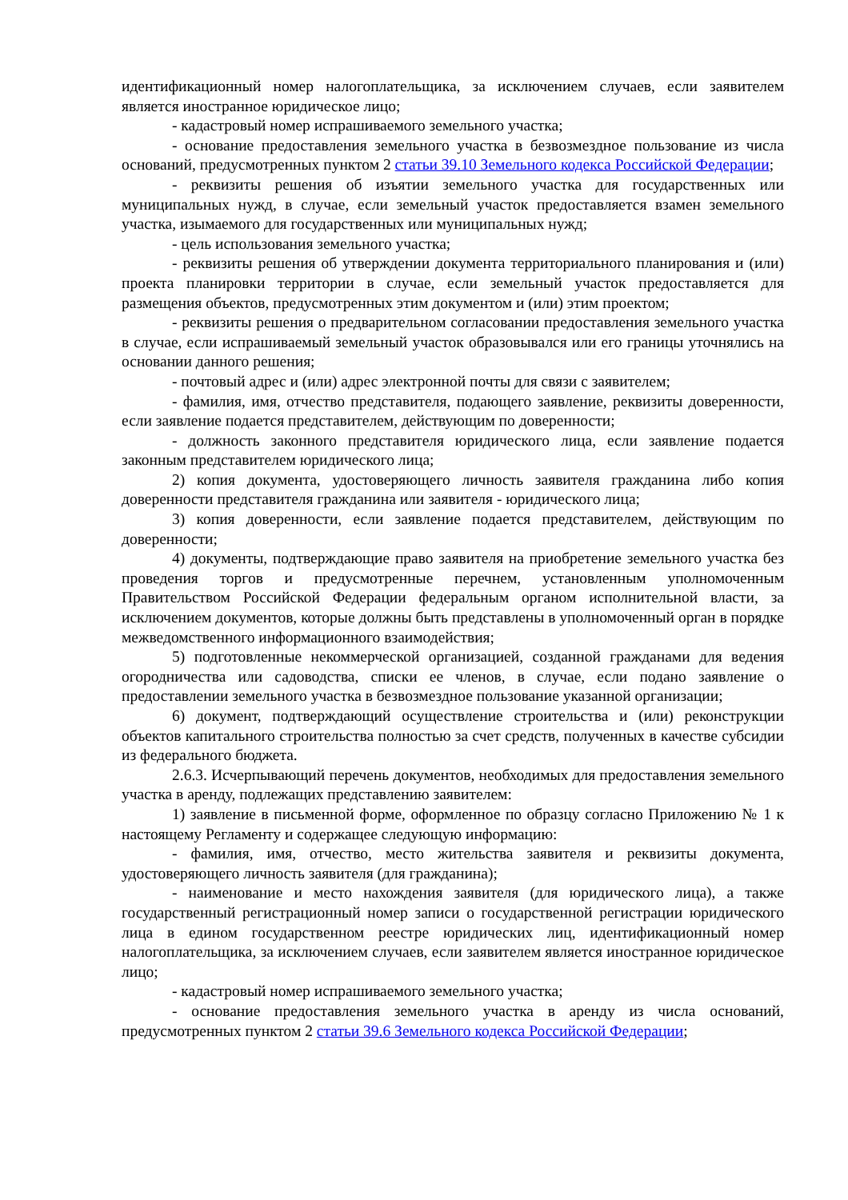идентификационный номер налогоплательщика, за исключением случаев, если заявителем является иностранное юридическое лицо;
- кадастровый номер испрашиваемого земельного участка;
- основание предоставления земельного участка в безвозмездное пользование из числа оснований, предусмотренных пунктом 2 статьи 39.10 Земельного кодекса Российской Федерации;
- реквизиты решения об изъятии земельного участка для государственных или муниципальных нужд, в случае, если земельный участок предоставляется взамен земельного участка, изымаемого для государственных или муниципальных нужд;
- цель использования земельного участка;
- реквизиты решения об утверждении документа территориального планирования и (или) проекта планировки территории в случае, если земельный участок предоставляется для размещения объектов, предусмотренных этим документом и (или) этим проектом;
- реквизиты решения о предварительном согласовании предоставления земельного участка в случае, если испрашиваемый земельный участок образовывался или его границы уточнялись на основании данного решения;
- почтовый адрес и (или) адрес электронной почты для связи с заявителем;
- фамилия, имя, отчество представителя, подающего заявление, реквизиты доверенности, если заявление подается представителем, действующим по доверенности;
- должность законного представителя юридического лица, если заявление подается законным представителем юридического лица;
2) копия документа, удостоверяющего личность заявителя гражданина либо копия доверенности представителя гражданина или заявителя - юридического лица;
3) копия доверенности, если заявление подается представителем, действующим по доверенности;
4) документы, подтверждающие право заявителя на приобретение земельного участка без проведения торгов и предусмотренные перечнем, установленным уполномоченным Правительством Российской Федерации федеральным органом исполнительной власти, за исключением документов, которые должны быть представлены в уполномоченный орган в порядке межведомственного информационного взаимодействия;
5) подготовленные некоммерческой организацией, созданной гражданами для ведения огородничества или садоводства, списки ее членов, в случае, если подано заявление о предоставлении земельного участка в безвозмездное пользование указанной организации;
6) документ, подтверждающий осуществление строительства и (или) реконструкции объектов капитального строительства полностью за счет средств, полученных в качестве субсидии из федерального бюджета.
2.6.3. Исчерпывающий перечень документов, необходимых для предоставления земельного участка в аренду, подлежащих представлению заявителем:
1) заявление в письменной форме, оформленное по образцу согласно Приложению № 1 к настоящему Регламенту и содержащее следующую информацию:
- фамилия, имя, отчество, место жительства заявителя и реквизиты документа, удостоверяющего личность заявителя (для гражданина);
- наименование и место нахождения заявителя (для юридического лица), а также государственный регистрационный номер записи о государственной регистрации юридического лица в едином государственном реестре юридических лиц, идентификационный номер налогоплательщика, за исключением случаев, если заявителем является иностранное юридическое лицо;
- кадастровый номер испрашиваемого земельного участка;
- основание предоставления земельного участка в аренду из числа оснований, предусмотренных пунктом 2 статьи 39.6 Земельного кодекса Российской Федерации;